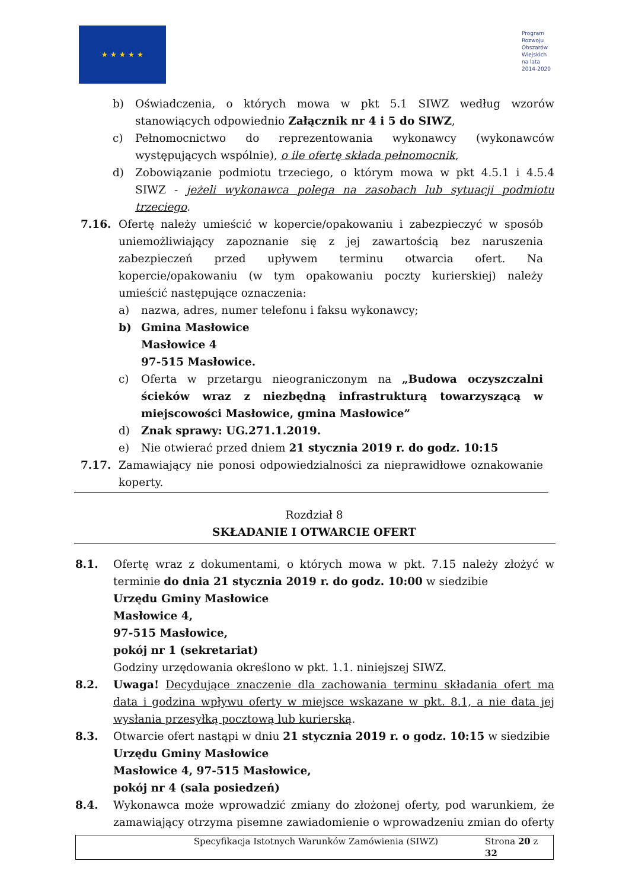★ ★ ★ ★ ★
Program
Rozwoju
Obszarów
Wiejskich
na lata 2014-2020
b) Oświadczenia, o których mowa w pkt 5.1 SIWZ według wzorów stanowiących odpowiednio Załącznik nr 4 i 5 do SIWZ,
c) Pełnomocnictwo do reprezentowania wykonawcy (wykonawców występujących wspólnie), o ile ofertę składa pełnomocnik,
d) Zobowiązanie podmiotu trzeciego, o którym mowa w pkt 4.5.1 i 4.5.4 SIWZ - jeżeli wykonawca polega na zasobach lub sytuacji podmiotu trzeciego.
7.16. Ofertę należy umieścić w kopercie/opakowaniu i zabezpieczyć w sposób uniemożliwiający zapoznanie się z jej zawartością bez naruszenia zabezpieczeń przed upływem terminu otwarcia ofert. Na kopercie/opakowaniu (w tym opakowaniu poczty kurierskiej) należy umieścić następujące oznaczenia:
a) nazwa, adres, numer telefonu i faksu wykonawcy;
b) Gmina Masłowice
Masłowice 4
97-515 Masłowice.
c) Oferta w przetargu nieograniczonym na „Budowa oczyszczalni ścieków wraz z niezbędną infrastrukturą towarzyszącą w miejscowości Masłowice, gmina Masłowice”
d) Znak sprawy: UG.271.1.2019.
e) Nie otwierać przed dniem 21 stycznia 2019 r. do godz. 10:15
7.17. Zamawiający nie ponosi odpowiedzialności za nieprawidłowe oznakowanie koperty.
Rozdział 8
SKŁADANIE I OTWARCIE OFERT
8.1. Ofertę wraz z dokumentami, o których mowa w pkt. 7.15 należy złożyć w terminie do dnia 21 stycznia 2019 r. do godz. 10:00 w siedzibie
Urzędu Gminy Masłowice
Masłowice 4,
97-515 Masłowice,
pokój nr 1 (sekretariat)
Godziny urzędowania określono w pkt. 1.1. niniejszej SIWZ.
8.2. Uwaga! Decydujące znaczenie dla zachowania terminu składania ofert ma data i godzina wpływu oferty w miejsce wskazane w pkt. 8.1, a nie data jej wysłania przesyłką pocztową lub kurierską.
8.3. Otwarcie ofert nastąpi w dniu 21 stycznia 2019 r. o godz. 10:15 w siedzibie
Urzędu Gminy Masłowice
Masłowice 4, 97-515 Masłowice,
pokój nr 4 (sala posiedzeń)
8.4. Wykonawca może wprowadzić zmiany do złożonej oferty, pod warunkiem, że zamawiający otrzyma pisemne zawiadomienie o wprowadzeniu zmian do oferty
Specyfikacja Istotnych Warunków Zamówienia (SIWZ) Strona 20 z 32